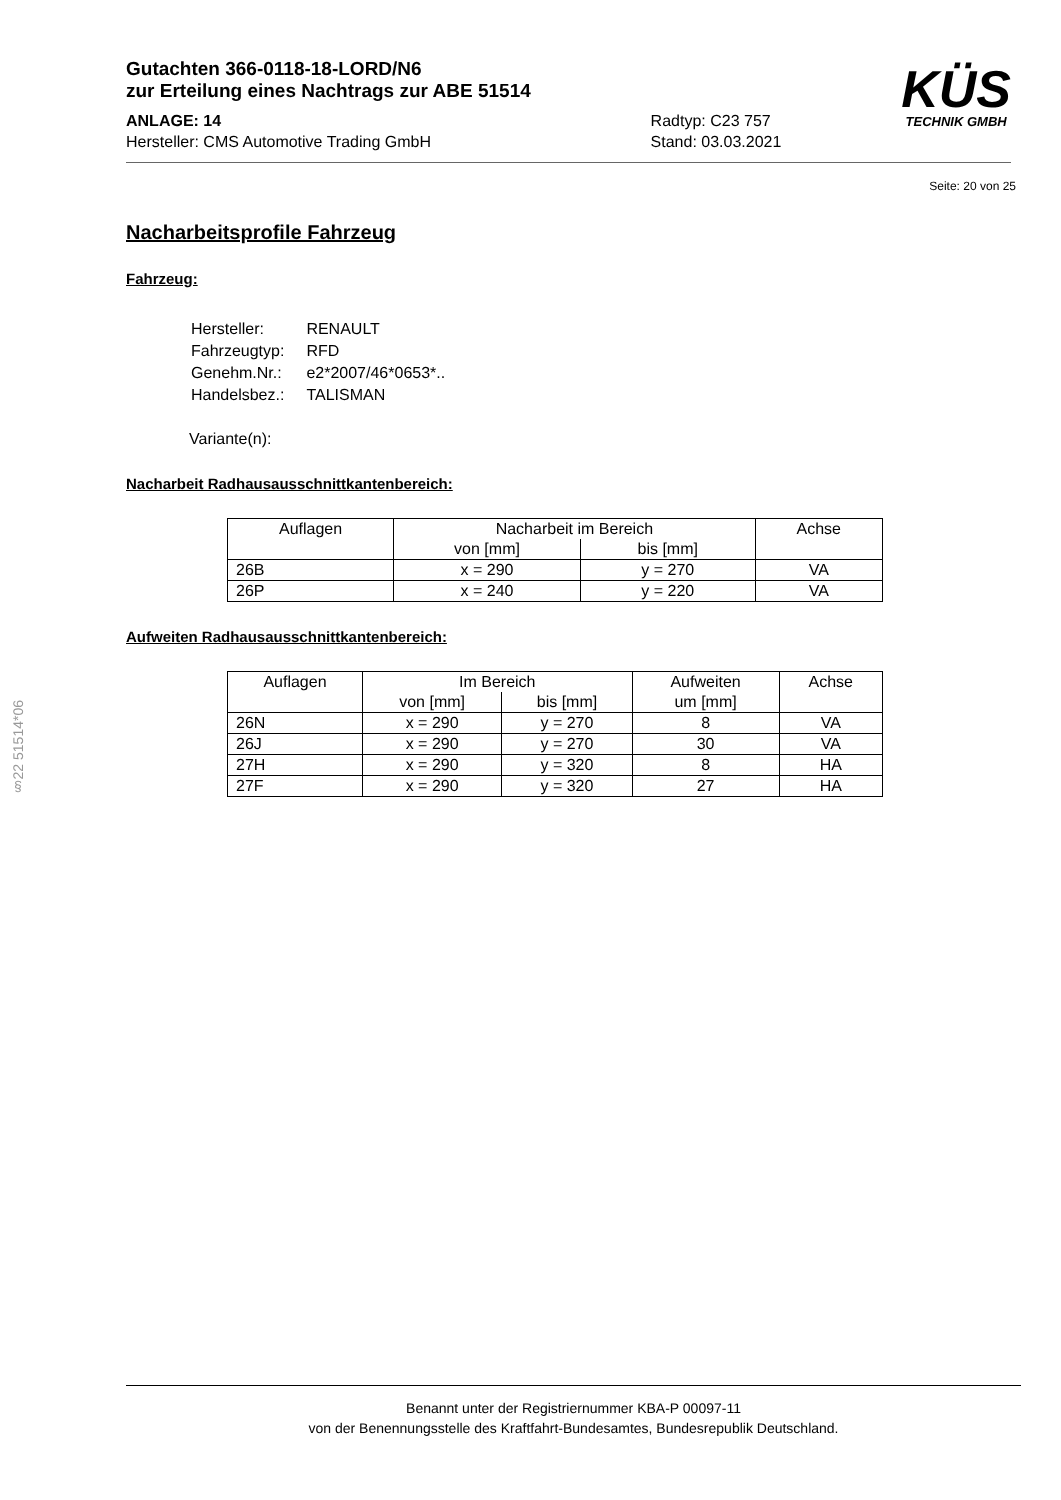§22 51514*06
Gutachten 366-0118-18-LORD/N6
zur Erteilung eines Nachtrags zur ABE 51514
ANLAGE: 14
Hersteller: CMS Automotive Trading GmbH
Radtyp: C23 757
Stand: 03.03.2021
KÜS
TECHNIK GMBH
Seite: 20 von 25
Nacharbeitsprofile Fahrzeug
Fahrzeug:
| Hersteller: | RENAULT |
| Fahrzeugtyp: | RFD |
| Genehm.Nr.: | e2*2007/46*0653*.. |
| Handelsbez.: | TALISMAN |
Variante(n):
Nacharbeit Radhausausschnittkantenbereich:
| Auflagen | Nacharbeit im Bereich | | Achse |
| --- | --- | --- | --- |
| | von [mm] | bis [mm] | |
| 26B | x = 290 | y = 270 | VA |
| 26P | x = 240 | y = 220 | VA |
Aufweiten Radhausausschnittkantenbereich:
| Auflagen | Im Bereich | | Aufweiten | Achse |
| --- | --- | --- | --- | --- |
| | von [mm] | bis [mm] | um [mm] | |
| 26N | x = 290 | y = 270 | 8 | VA |
| 26J | x = 290 | y = 270 | 30 | VA |
| 27H | x = 290 | y = 320 | 8 | HA |
| 27F | x = 290 | y = 320 | 27 | HA |
Benannt unter der Registriernummer KBA-P 00097-11
von der Benennungsstelle des Kraftfahrt-Bundesamtes, Bundesrepublik Deutschland.